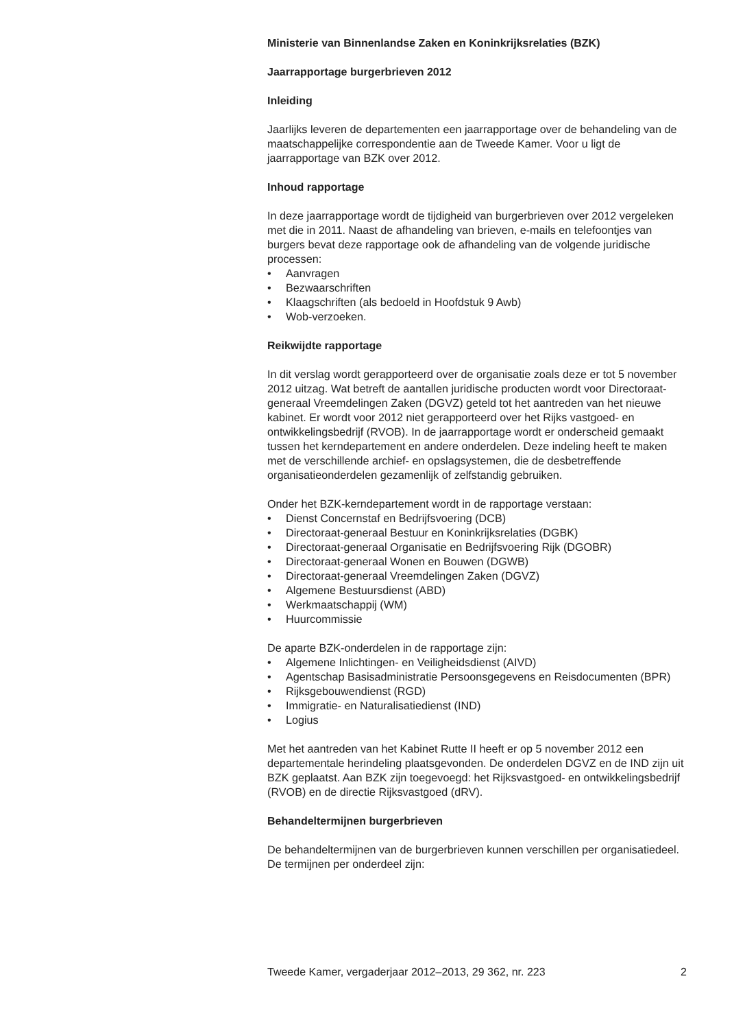Ministerie van Binnenlandse Zaken en Koninkrijksrelaties (BZK)
Jaarrapportage burgerbrieven 2012
Inleiding
Jaarlijks leveren de departementen een jaarrapportage over de behandeling van de maatschappelijke correspondentie aan de Tweede Kamer. Voor u ligt de jaarrapportage van BZK over 2012.
Inhoud rapportage
In deze jaarrapportage wordt de tijdigheid van burgerbrieven over 2012 vergeleken met die in 2011. Naast de afhandeling van brieven, e-mails en telefoontjes van burgers bevat deze rapportage ook de afhandeling van de volgende juridische processen:
• Aanvragen
• Bezwaarschriften
• Klaagschriften (als bedoeld in Hoofdstuk 9 Awb)
• Wob-verzoeken.
Reikwijdte rapportage
In dit verslag wordt gerapporteerd over de organisatie zoals deze er tot 5 november 2012 uitzag. Wat betreft de aantallen juridische producten wordt voor Directoraat-generaal Vreemdelingen Zaken (DGVZ) geteld tot het aantreden van het nieuwe kabinet. Er wordt voor 2012 niet gerapporteerd over het Rijks vastgoed- en ontwikkelingsbedrijf (RVOB). In de jaarrapportage wordt er onderscheid gemaakt tussen het kerndepartement en andere onderdelen. Deze indeling heeft te maken met de verschillende archief- en opslagsystemen, die de desbetreffende organisatieonderdelen gezamenlijk of zelfstandig gebruiken.
Onder het BZK-kerndepartement wordt in de rapportage verstaan:
• Dienst Concernstaf en Bedrijfsvoering (DCB)
• Directoraat-generaal Bestuur en Koninkrijksrelaties (DGBK)
• Directoraat-generaal Organisatie en Bedrijfsvoering Rijk (DGOBR)
• Directoraat-generaal Wonen en Bouwen (DGWB)
• Directoraat-generaal Vreemdelingen Zaken (DGVZ)
• Algemene Bestuursdienst (ABD)
• Werkmaatschappij (WM)
• Huurcommissie
De aparte BZK-onderdelen in de rapportage zijn:
• Algemene Inlichtingen- en Veiligheidsdienst (AIVD)
• Agentschap Basisadministratie Persoonsgegevens en Reisdocumenten (BPR)
• Rijksgebouwendienst (RGD)
• Immigratie- en Naturalisatiedienst (IND)
• Logius
Met het aantreden van het Kabinet Rutte II heeft er op 5 november 2012 een departementale herindeling plaatsgevonden. De onderdelen DGVZ en de IND zijn uit BZK geplaatst. Aan BZK zijn toegevoegd: het Rijksvastgoed- en ontwikkelingsbedrijf (RVOB) en de directie Rijksvastgoed (dRV).
Behandeltermijnen burgerbrieven
De behandeltermijnen van de burgerbrieven kunnen verschillen per organisatiedeel. De termijnen per onderdeel zijn:
Tweede Kamer, vergaderjaar 2012–2013, 29 362, nr. 223 2